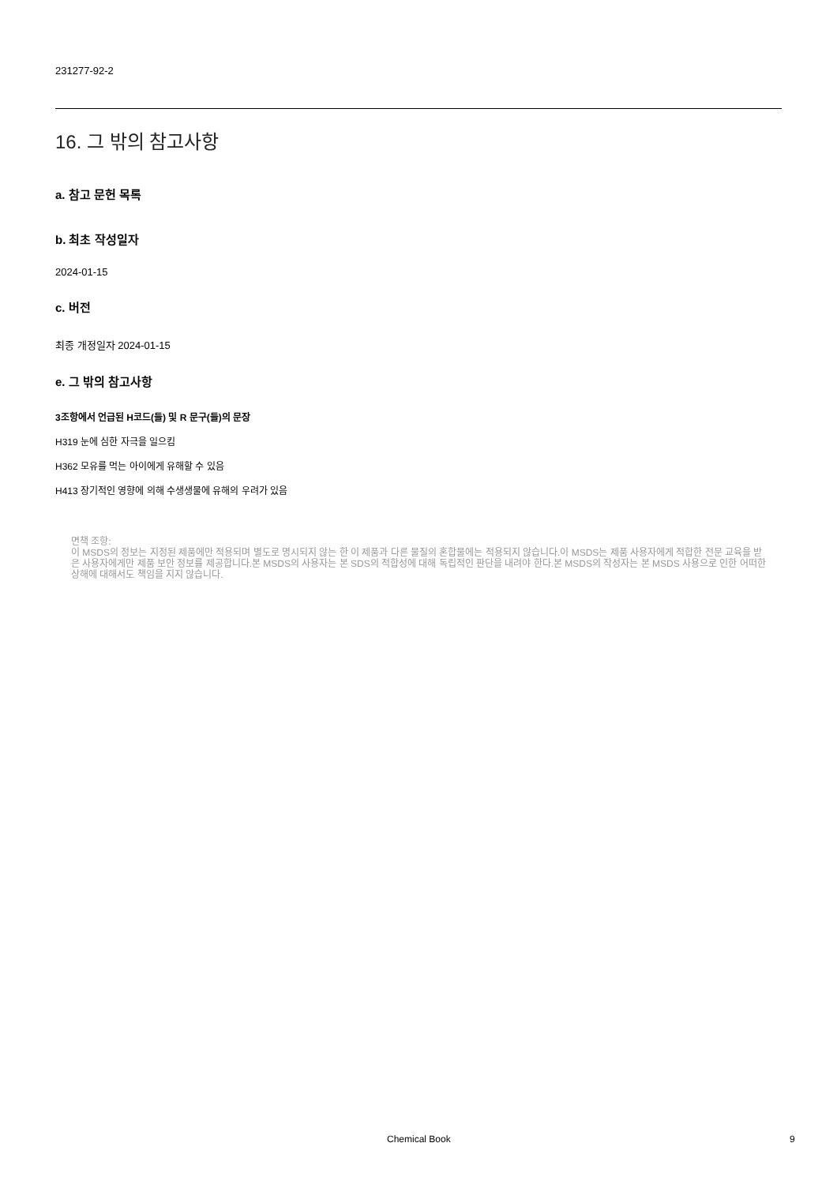231277-92-2
16. 그 밖의 참고사항
a. 참고 문헌 목록
b. 최초 작성일자
2024-01-15
c. 버전
최종 개정일자 2024-01-15
e. 그 밖의 참고사항
3조항에서 언급된 H코드(들) 및 R 문구(들)의 문장
H319 눈에 심한 자극을 일으킴
H362 모유를 먹는 아이에게 유해할 수 있음
H413 장기적인 영향에 의해 수생생물에 유해의 우려가 있음
면책 조항:
이 MSDS의 정보는 지정된 제품에만 적용되며 별도로 명시되지 않는 한 이 제품과 다른 물질의 혼합물에는 적용되지 않습니다.이 MSDS는 제품 사용자에게 적합한 전문 교육을 받은 사용자에게만 제품 보안 정보를 제공합니다.본 MSDS의 사용자는 본 SDS의 적합성에 대해 독립적인 판단을 내려야 한다.본 MSDS의 작성자는 본 MSDS 사용으로 인한 어떠한 상해에 대해서도 책임을 지지 않습니다.
Chemical Book 9